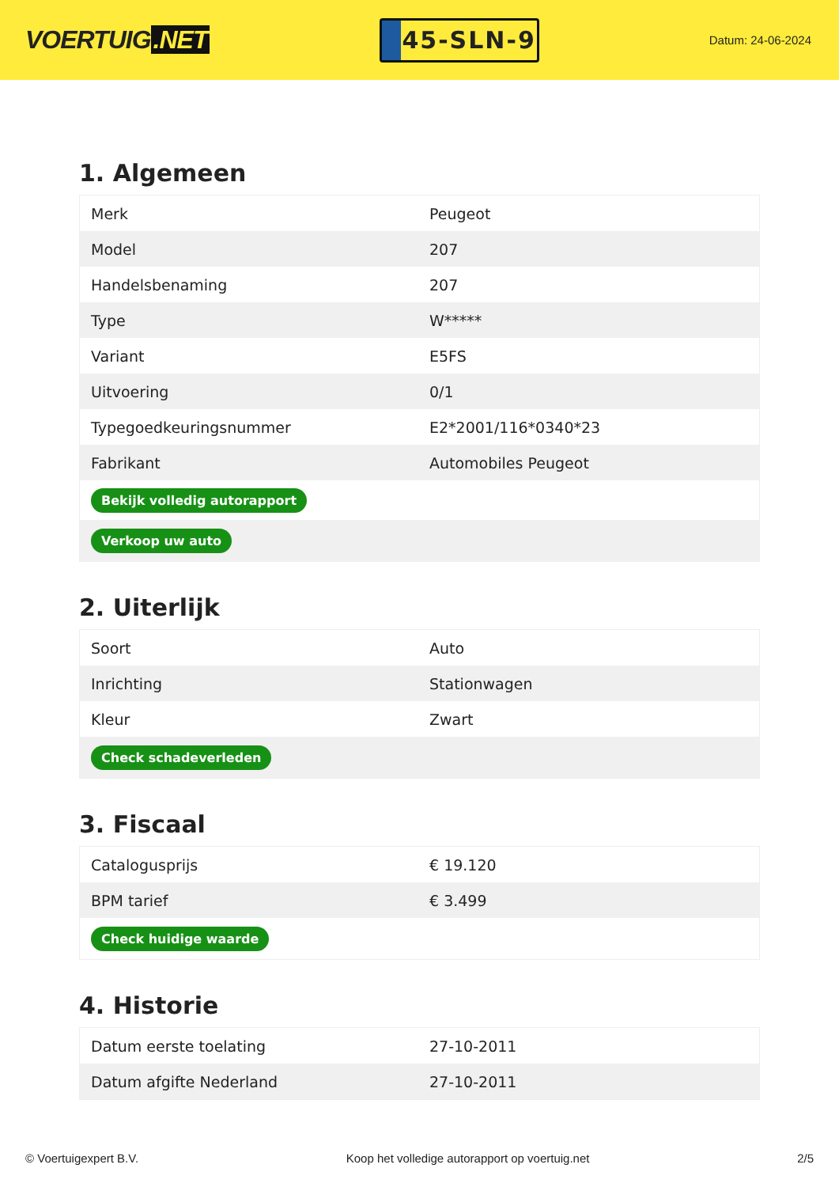VOERTUIG.NET
45-SLN-9
Datum: 24-06-2024
1. Algemeen
| Merk | Peugeot |
| Model | 207 |
| Handelsbenaming | 207 |
| Type | W***** |
| Variant | E5FS |
| Uitvoering | 0/1 |
| Typegoedkeuringsnummer | E2*2001/116*0340*23 |
| Fabrikant | Automobiles Peugeot |
| Bekijk volledig autorapport | |
| Verkoop uw auto | |
2. Uiterlijk
| Soort | Auto |
| Inrichting | Stationwagen |
| Kleur | Zwart |
| Check schadeverleden | |
3. Fiscaal
| Catalogusprijs | € 19.120 |
| BPM tarief | € 3.499 |
| Check huidige waarde | |
4. Historie
| Datum eerste toelating | 27-10-2011 |
| Datum afgifte Nederland | 27-10-2011 |
© Voertuigexpert B.V. Koop het volledige autorapport op voertuig.net 2/5